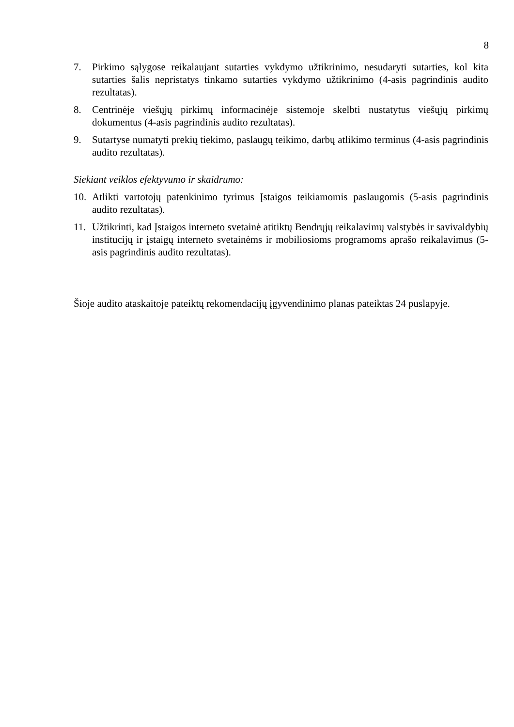8
7. Pirkimo sąlygose reikalaujant sutarties vykdymo užtikrinimo, nesudaryti sutarties, kol kita sutarties šalis nepristatys tinkamo sutarties vykdymo užtikrinimo (4-asis pagrindinis audito rezultatas).
8. Centrinėje viešųjų pirkimų informacinėje sistemoje skelbti nustatytus viešųjų pirkimų dokumentus (4-asis pagrindinis audito rezultatas).
9. Sutartyse numatyti prekių tiekimo, paslaugų teikimo, darbų atlikimo terminus (4-asis pagrindinis audito rezultatas).
Siekiant veiklos efektyvumo ir skaidrumo:
10. Atlikti vartotojų patenkinimo tyrimus Įstaigos teikiamomis paslaugomis (5-asis pagrindinis audito rezultatas).
11. Užtikrinti, kad Įstaigos interneto svetainė atitiktų Bendrųjų reikalavimų valstybės ir savivaldybių institucijų ir įstaigų interneto svetainėms ir mobiliosioms programoms aprašo reikalavimus (5-asis pagrindinis audito rezultatas).
Šioje audito ataskaitoje pateiktų rekomendacijų įgyvendinimo planas pateiktas 24 puslapyje.